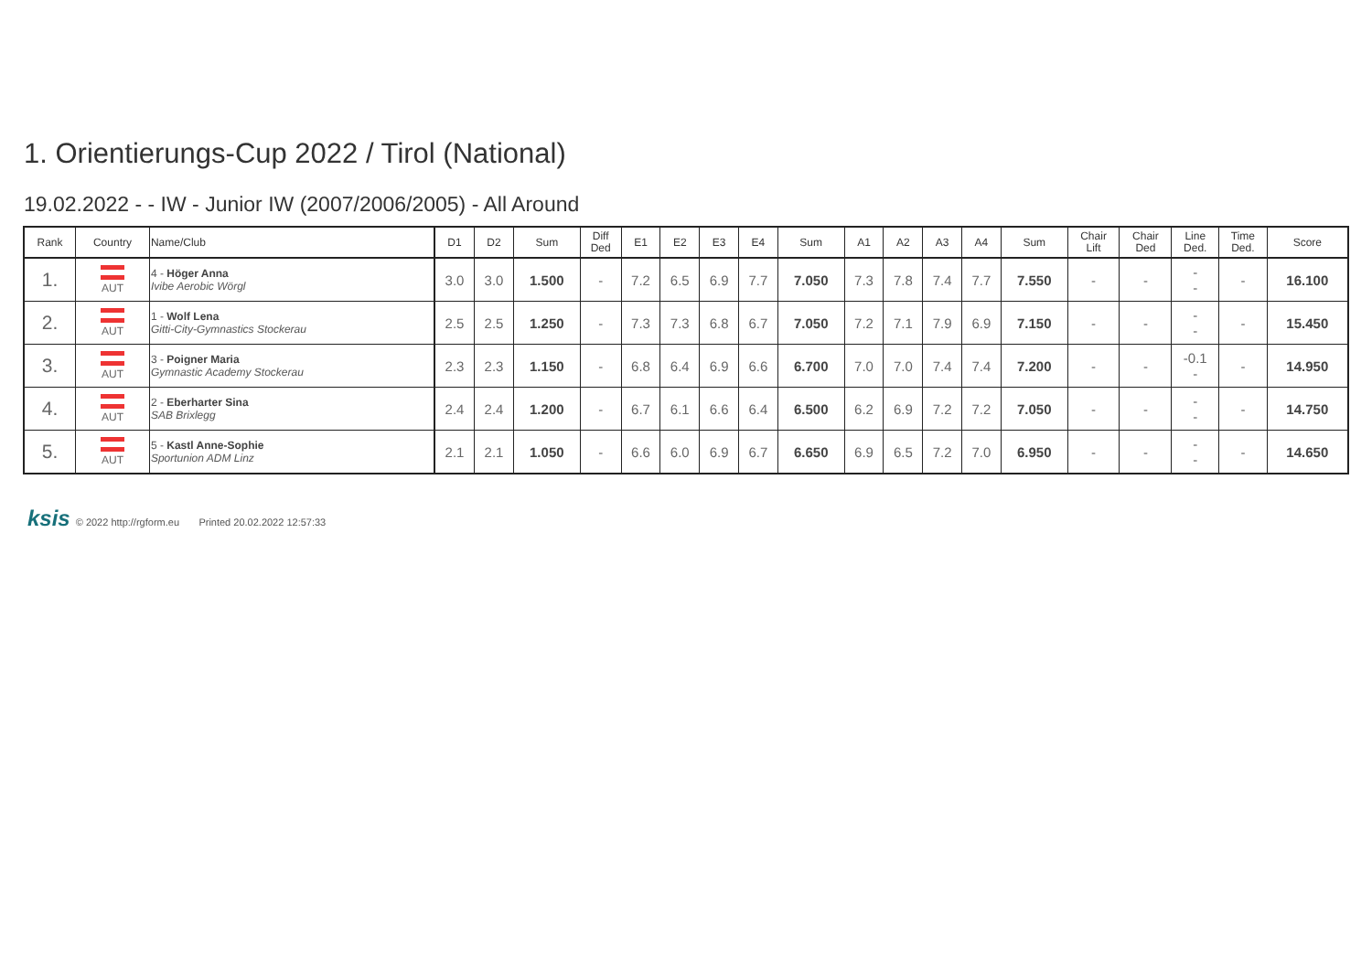1. Orientierungs-Cup 2022 / Tirol (National)
19.02.2022 - - IW - Junior IW (2007/2006/2005) - All Around
| Rank | Country | Name/Club | D1 | D2 | Sum | Diff Ded | E1 | E2 | E3 | E4 | Sum | A1 | A2 | A3 | A4 | Sum | Chair Lift | Chair Ded | Line Ded. | Time Ded. | Score |
| --- | --- | --- | --- | --- | --- | --- | --- | --- | --- | --- | --- | --- | --- | --- | --- | --- | --- | --- | --- | --- | --- |
| 1. | AUT | 4 - Höger Anna Ivibe Aerobic Wörgl | 3.0 | 3.0 | 1.500 | - | 7.2 | 6.5 | 6.9 | 7.7 | 7.050 | 7.3 | 7.8 | 7.4 | 7.7 | 7.550 | - | - | - - | - | 16.100 |
| 2. | AUT | 1 - Wolf Lena Gitti-City-Gymnastics Stockerau | 2.5 | 2.5 | 1.250 | - | 7.3 | 7.3 | 6.8 | 6.7 | 7.050 | 7.2 | 7.1 | 7.9 | 6.9 | 7.150 | - | - | - - | - | 15.450 |
| 3. | AUT | 3 - Poigner Maria Gymnastic Academy Stockerau | 2.3 | 2.3 | 1.150 | - | 6.8 | 6.4 | 6.9 | 6.6 | 6.700 | 7.0 | 7.0 | 7.4 | 7.4 | 7.200 | - | - | -0.1 - | - | 14.950 |
| 4. | AUT | 2 - Eberharter Sina SAB Brixlegg | 2.4 | 2.4 | 1.200 | - | 6.7 | 6.1 | 6.6 | 6.4 | 6.500 | 6.2 | 6.9 | 7.2 | 7.2 | 7.050 | - | - | - - | - | 14.750 |
| 5. | AUT | 5 - Kastl Anne-Sophie Sportunion ADM Linz | 2.1 | 2.1 | 1.050 | - | 6.6 | 6.0 | 6.9 | 6.7 | 6.650 | 6.9 | 6.5 | 7.2 | 7.0 | 6.950 | - | - | - - | - | 14.650 |
ksis © 2022 http://rgform.eu Printed 20.02.2022 12:57:33